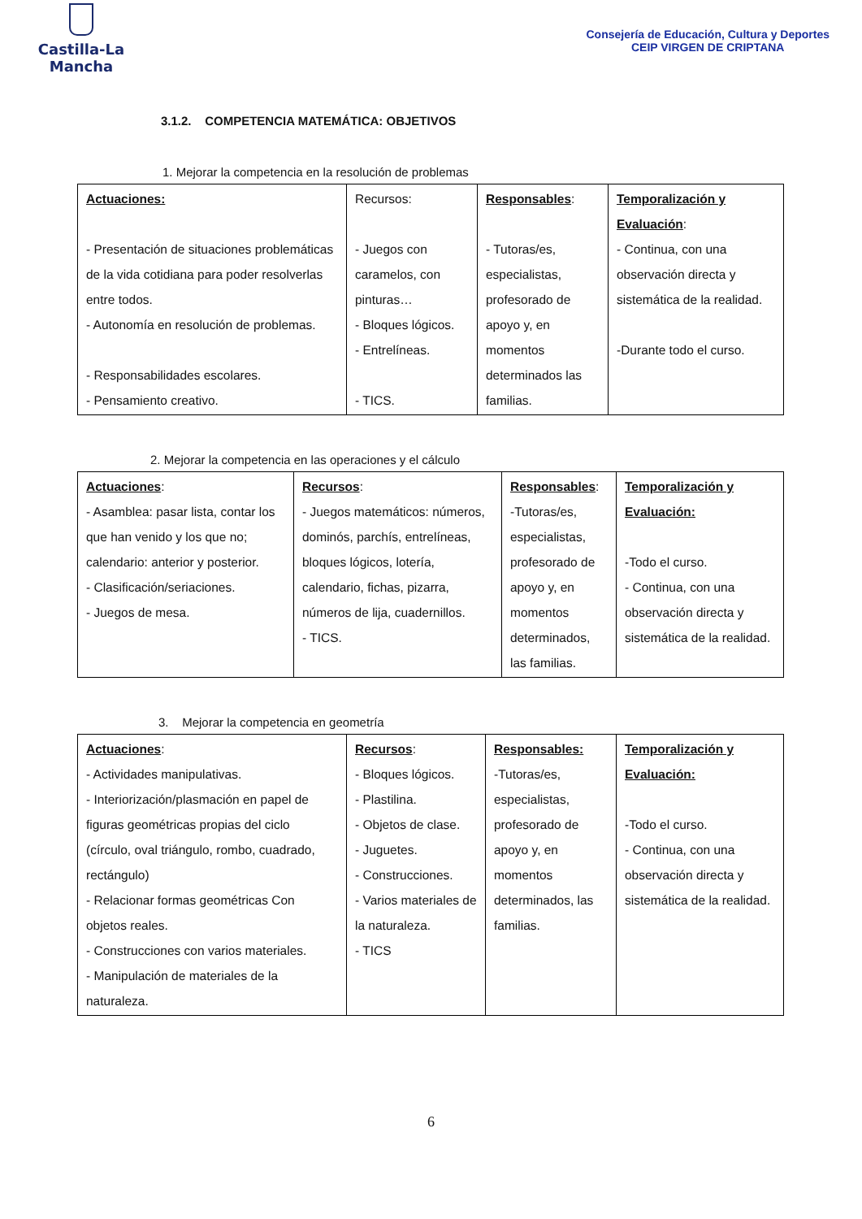Castilla-La Mancha
Consejería de Educación, Cultura y Deportes
CEIP VIRGEN DE CRIPTANA
3.1.2. COMPETENCIA MATEMÁTICA: OBJETIVOS
1. Mejorar la competencia en la resolución de problemas
| Actuaciones: - Presentación de situaciones problemáticas de la vida cotidiana para poder resolverlas entre todos. - Autonomía en resolución de problemas. - Responsabilidades escolares. - Pensamiento creativo. | Recursos: - Juegos con caramelos, con pinturas… - Bloques lógicos. - Entrelíneas. - TICS. | Responsables : - Tutoras/es, especialistas, profesorado de apoyo y, en momentos determinados las familias. | Temporalización y Evaluación : - Continua, con una observación directa y sistemática de la realidad. -Durante todo el curso. |
2. Mejorar la competencia en las operaciones y el cálculo
| Actuaciones : - Asamblea: pasar lista, contar los que han venido y los que no; calendario: anterior y posterior. - Clasificación/seriaciones. - Juegos de mesa. | Recursos : - Juegos matemáticos: números, dominós, parchís, entrelíneas, bloques lógicos, lotería, calendario, fichas, pizarra, números de lija, cuadernillos. - TICS. | Responsables : -Tutoras/es, especialistas, profesorado de apoyo y, en momentos determinados, las familias. | Temporalización y Evaluación: -Todo el curso. - Continua, con una observación directa y sistemática de la realidad. |
3. Mejorar la competencia en geometría
| Actuaciones : - Actividades manipulativas. - Interiorización/plasmación en papel de figuras geométricas propias del ciclo (círculo, oval triángulo, rombo, cuadrado, rectángulo) - Relacionar formas geométricas Con objetos reales. - Construcciones con varios materiales. - Manipulación de materiales de la naturaleza. | Recursos : - Bloques lógicos. - Plastilina. - Objetos de clase. - Juguetes. - Construcciones. - Varios materiales de la naturaleza. - TICS | Responsables: -Tutoras/es, especialistas, profesorado de apoyo y, en momentos determinados, las familias. | Temporalización y Evaluación: -Todo el curso. - Continua, con una observación directa y sistemática de la realidad. |
6